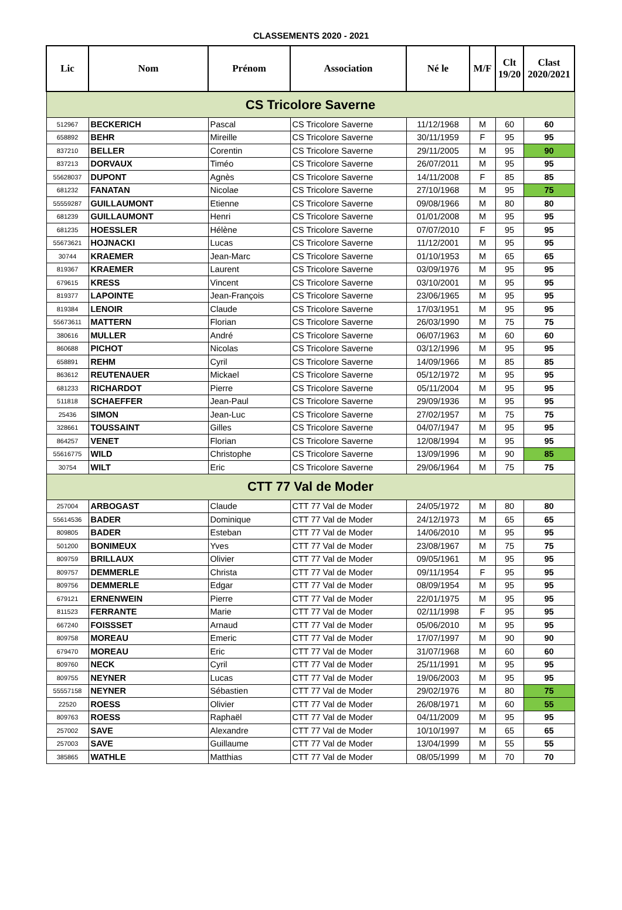CLASSEMENTS 2020 - 2021
| Lic | Nom | Prénom | Association | Né le | M/F | Clt 19/20 | Clast 2020/2021 |
| --- | --- | --- | --- | --- | --- | --- | --- |
| CS Tricolore Saverne | | | | | | | |
| 512967 | BECKERICH | Pascal | CS Tricolore Saverne | 11/12/1968 | M | 60 | 60 |
| 658892 | BEHR | Mireille | CS Tricolore Saverne | 30/11/1959 | F | 95 | 95 |
| 837210 | BELLER | Corentin | CS Tricolore Saverne | 29/11/2005 | M | 95 | 90 |
| 837213 | DORVAUX | Timéo | CS Tricolore Saverne | 26/07/2011 | M | 95 | 95 |
| 55628037 | DUPONT | Agnès | CS Tricolore Saverne | 14/11/2008 | F | 85 | 85 |
| 681232 | FANATAN | Nicolae | CS Tricolore Saverne | 27/10/1968 | M | 95 | 75 |
| 55559287 | GUILLAUMONT | Etienne | CS Tricolore Saverne | 09/08/1966 | M | 80 | 80 |
| 681239 | GUILLAUMONT | Henri | CS Tricolore Saverne | 01/01/2008 | M | 95 | 95 |
| 681235 | HOESSLER | Hélène | CS Tricolore Saverne | 07/07/2010 | F | 95 | 95 |
| 55673621 | HOJNACKI | Lucas | CS Tricolore Saverne | 11/12/2001 | M | 95 | 95 |
| 30744 | KRAEMER | Jean-Marc | CS Tricolore Saverne | 01/10/1953 | M | 65 | 65 |
| 819367 | KRAEMER | Laurent | CS Tricolore Saverne | 03/09/1976 | M | 95 | 95 |
| 679615 | KRESS | Vincent | CS Tricolore Saverne | 03/10/2001 | M | 95 | 95 |
| 819377 | LAPOINTE | Jean-François | CS Tricolore Saverne | 23/06/1965 | M | 95 | 95 |
| 819384 | LENOIR | Claude | CS Tricolore Saverne | 17/03/1951 | M | 95 | 95 |
| 55673611 | MATTERN | Florian | CS Tricolore Saverne | 26/03/1990 | M | 75 | 75 |
| 380616 | MULLER | André | CS Tricolore Saverne | 06/07/1963 | M | 60 | 60 |
| 860688 | PICHOT | Nicolas | CS Tricolore Saverne | 03/12/1996 | M | 95 | 95 |
| 658891 | REHM | Cyril | CS Tricolore Saverne | 14/09/1966 | M | 85 | 85 |
| 863612 | REUTENAUER | Mickael | CS Tricolore Saverne | 05/12/1972 | M | 95 | 95 |
| 681233 | RICHARDOT | Pierre | CS Tricolore Saverne | 05/11/2004 | M | 95 | 95 |
| 511818 | SCHAEFFER | Jean-Paul | CS Tricolore Saverne | 29/09/1936 | M | 95 | 95 |
| 25436 | SIMON | Jean-Luc | CS Tricolore Saverne | 27/02/1957 | M | 75 | 75 |
| 328661 | TOUSSAINT | Gilles | CS Tricolore Saverne | 04/07/1947 | M | 95 | 95 |
| 864257 | VENET | Florian | CS Tricolore Saverne | 12/08/1994 | M | 95 | 95 |
| 55616775 | WILD | Christophe | CS Tricolore Saverne | 13/09/1996 | M | 90 | 85 |
| 30754 | WILT | Eric | CS Tricolore Saverne | 29/06/1964 | M | 75 | 75 |
| CTT 77 Val de Moder | | | | | | | |
| 257004 | ARBOGAST | Claude | CTT 77 Val de Moder | 24/05/1972 | M | 80 | 80 |
| 55614536 | BADER | Dominique | CTT 77 Val de Moder | 24/12/1973 | M | 65 | 65 |
| 809805 | BADER | Esteban | CTT 77 Val de Moder | 14/06/2010 | M | 95 | 95 |
| 501200 | BONIMEUX | Yves | CTT 77 Val de Moder | 23/08/1967 | M | 75 | 75 |
| 809759 | BRILLAUX | Olivier | CTT 77 Val de Moder | 09/05/1961 | M | 95 | 95 |
| 809757 | DEMMERLE | Christa | CTT 77 Val de Moder | 09/11/1954 | F | 95 | 95 |
| 809756 | DEMMERLE | Edgar | CTT 77 Val de Moder | 08/09/1954 | M | 95 | 95 |
| 679121 | ERNENWEIN | Pierre | CTT 77 Val de Moder | 22/01/1975 | M | 95 | 95 |
| 811523 | FERRANTE | Marie | CTT 77 Val de Moder | 02/11/1998 | F | 95 | 95 |
| 667240 | FOISSSET | Arnaud | CTT 77 Val de Moder | 05/06/2010 | M | 95 | 95 |
| 809758 | MOREAU | Emeric | CTT 77 Val de Moder | 17/07/1997 | M | 90 | 90 |
| 679470 | MOREAU | Eric | CTT 77 Val de Moder | 31/07/1968 | M | 60 | 60 |
| 809760 | NECK | Cyril | CTT 77 Val de Moder | 25/11/1991 | M | 95 | 95 |
| 809755 | NEYNER | Lucas | CTT 77 Val de Moder | 19/06/2003 | M | 95 | 95 |
| 55557158 | NEYNER | Sébastien | CTT 77 Val de Moder | 29/02/1976 | M | 80 | 75 |
| 22520 | ROESS | Olivier | CTT 77 Val de Moder | 26/08/1971 | M | 60 | 55 |
| 809763 | ROESS | Raphaël | CTT 77 Val de Moder | 04/11/2009 | M | 95 | 95 |
| 257002 | SAVE | Alexandre | CTT 77 Val de Moder | 10/10/1997 | M | 65 | 65 |
| 257003 | SAVE | Guillaume | CTT 77 Val de Moder | 13/04/1999 | M | 55 | 55 |
| 385865 | WATHLE | Matthias | CTT 77 Val de Moder | 08/05/1999 | M | 70 | 70 |